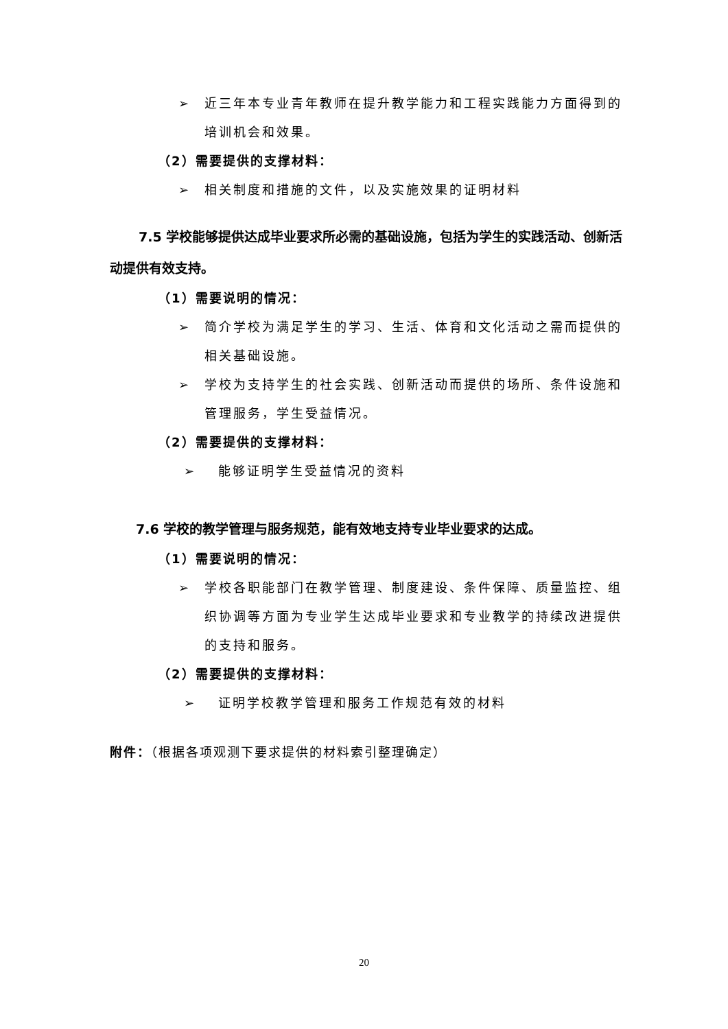➢ 近三年本专业青年教师在提升教学能力和工程实践能力方面得到的培训机会和效果。
（2）需要提供的支撑材料：
➢ 相关制度和措施的文件，以及实施效果的证明材料
7.5 学校能够提供达成毕业要求所必需的基础设施，包括为学生的实践活动、创新活动提供有效支持。
（1）需要说明的情况：
➢ 简介学校为满足学生的学习、生活、体育和文化活动之需而提供的相关基础设施。
➢ 学校为支持学生的社会实践、创新活动而提供的场所、条件设施和管理服务，学生受益情况。
（2）需要提供的支撑材料：
➢ 能够证明学生受益情况的资料
7.6 学校的教学管理与服务规范，能有效地支持专业毕业要求的达成。
（1）需要说明的情况：
➢ 学校各职能部门在教学管理、制度建设、条件保障、质量监控、组织协调等方面为专业学生达成毕业要求和专业教学的持续改进提供的支持和服务。
（2）需要提供的支撑材料：
➢ 证明学校教学管理和服务工作规范有效的材料
附件：（根据各项观测下要求提供的材料索引整理确定）
20